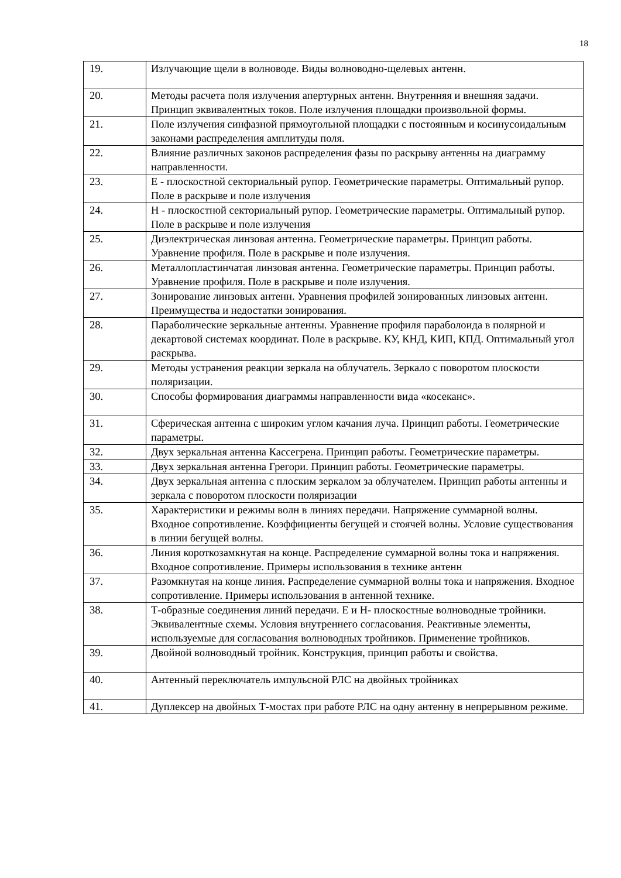18
| 19. | Излучающие щели в волноводе. Виды волноводно-щелевых антенн. |
| 20. | Методы расчета поля излучения апертурных антенн. Внутренняя и внешняя задачи. Принцип эквивалентных токов. Поле излучения площадки произвольной формы. |
| 21. | Поле излучения синфазной прямоугольной площадки с постоянным и косинусоидальным законами распределения амплитуды поля. |
| 22. | Влияние различных законов распределения фазы по раскрыву антенны на диаграмму направленности. |
| 23. | Е - плоскостной секториальный рупор. Геометрические параметры. Оптимальный рупор. Поле в раскрыве и поле излучения |
| 24. | Н - плоскостной секториальный рупор. Геометрические параметры. Оптимальный рупор. Поле в раскрыве и поле излучения |
| 25. | Диэлектрическая линзовая антенна. Геометрические параметры. Принцип работы. Уравнение профиля. Поле в раскрыве и поле излучения. |
| 26. | Металлопластинчатая линзовая антенна. Геометрические параметры. Принцип работы. Уравнение профиля. Поле в раскрыве и поле излучения. |
| 27. | Зонирование линзовых антенн. Уравнения профилей зонированных линзовых антенн. Преимущества и недостатки зонирования. |
| 28. | Параболические зеркальные антенны. Уравнение профиля параболоида в полярной и декартовой системах координат. Поле в раскрыве. КУ, КНД, КИП, КПД. Оптимальный угол раскрыва. |
| 29. | Методы устранения реакции зеркала на облучатель. Зеркало с поворотом плоскости поляризации. |
| 30. | Способы формирования диаграммы направленности вида «косеканс». |
| 31. | Сферическая антенна с широким углом качания луча. Принцип работы. Геометрические параметры. |
| 32. | Двух зеркальная антенна Кассегрена. Принцип работы. Геометрические параметры. |
| 33. | Двух зеркальная антенна Грегори. Принцип работы. Геометрические параметры. |
| 34. | Двух зеркальная антенна с плоским зеркалом за облучателем. Принцип работы антенны и зеркала с поворотом плоскости поляризации |
| 35. | Характеристики и режимы волн в линиях передачи. Напряжение суммарной волны. Входное сопротивление. Коэффициенты бегущей и стоячей волны. Условие существования в линии бегущей волны. |
| 36. | Линия короткозамкнутая на конце. Распределение суммарной волны тока и напряжения. Входное сопротивление. Примеры использования в технике антенн |
| 37. | Разомкнутая на конце линия. Распределение суммарной волны тока и напряжения. Входное сопротивление. Примеры использования в антенной технике. |
| 38. | Т-образные соединения линий передачи. Е и Н- плоскостные волноводные тройники. Эквивалентные схемы. Условия внутреннего согласования. Реактивные элементы, используемые для согласования волноводных тройников. Применение тройников. |
| 39. | Двойной волноводный тройник. Конструкция, принцип работы и свойства. |
| 40. | Антенный переключатель импульсной РЛС на двойных тройниках |
| 41. | Дуплексер на двойных Т-мостах при работе РЛС на одну антенну в непрерывном режиме. |